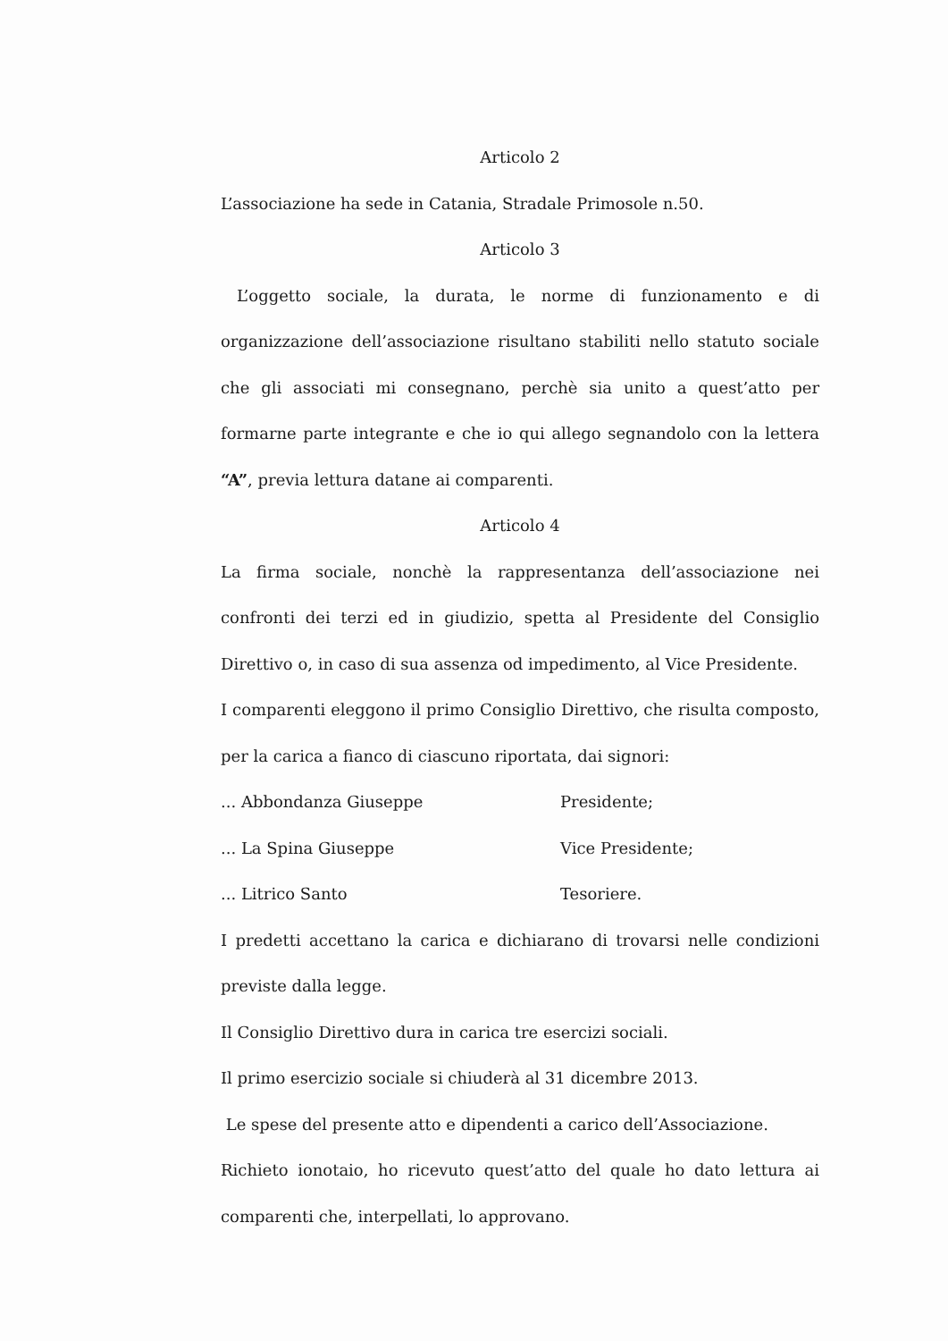Articolo 2
L’associazione ha sede in Catania, Stradale Primosole n.50.
Articolo 3
L’oggetto sociale, la durata, le norme di funzionamento e di organizzazione dell’associazione risultano stabiliti nello statuto sociale che gli associati mi consegnano, perchè sia unito a quest’atto per formarne parte integrante e che io qui allego segnandolo con la lettera “A”, previa lettura datane ai comparenti.
Articolo 4
La firma sociale, nonchè la rappresentanza dell’associazione nei confronti dei terzi ed in giudizio, spetta al Presidente del Consiglio Direttivo o, in caso di sua assenza od impedimento, al Vice Presidente.
I comparenti eleggono il primo Consiglio Direttivo, che risulta composto, per la carica a fianco di ciascuno riportata, dai signori:
... Abbondanza Giuseppe Presidente;
... La Spina Giuseppe Vice Presidente;
... Litrico Santo Tesoriere.
I predetti accettano la carica e dichiarano di trovarsi nelle condizioni previste dalla legge.
Il Consiglio Direttivo dura in carica tre esercizi sociali.
Il primo esercizio sociale si chiuderà al 31 dicembre 2013.
Le spese del presente atto e dipendenti a carico dell’Associazione.
Richieto ionotaio, ho ricevuto quest’atto del quale ho dato lettura ai comparenti che, interpellati, lo approvano.